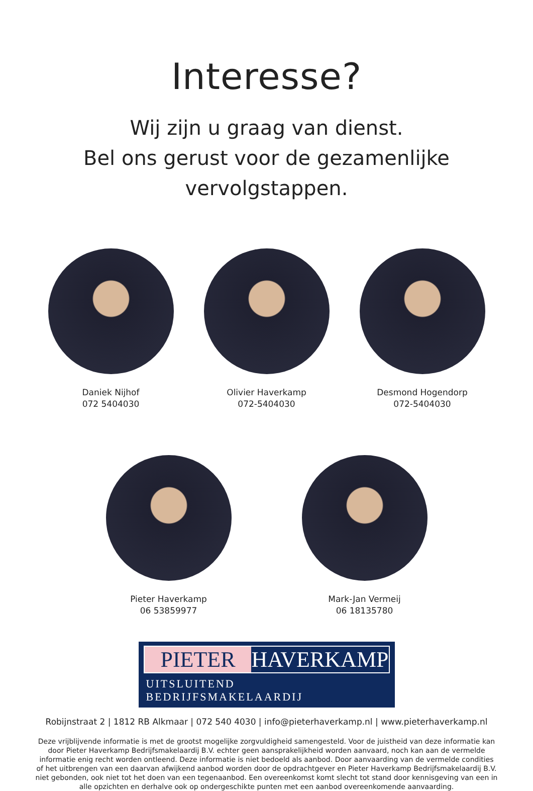Interesse?
Wij zijn u graag van dienst.
Bel ons gerust voor de gezamenlijke vervolgstappen.
Daniek Nijhof
072 5404030
Olivier Haverkamp
072-5404030
Desmond Hogendorp
072-5404030
Pieter Haverkamp
06 53859977
Mark-Jan Vermeij
06 18135780
PIETER HAVERKAMP
UITSLUITEND BEDRIJFSMAKELAARDIJ
Robijnstraat 2 | 1812 RB Alkmaar | 072 540 4030 | info@pieterhaverkamp.nl | www.pieterhaverkamp.nl
Deze vrijblijvende informatie is met de grootst mogelijke zorgvuldigheid samengesteld. Voor de juistheid van deze informatie kan door Pieter Haverkamp Bedrijfsmakelaardij B.V. echter geen aansprakelijkheid worden aanvaard, noch kan aan de vermelde informatie enig recht worden ontleend. Deze informatie is niet bedoeld als aanbod. Door aanvaarding van de vermelde condities of het uitbrengen van een daarvan afwijkend aanbod worden door de opdrachtgever en Pieter Haverkamp Bedrijfsmakelaardij B.V. niet gebonden, ook niet tot het doen van een tegenaanbod. Een overeenkomst komt slecht tot stand door kennisgeving van een in alle opzichten en derhalve ook op ondergeschikte punten met een aanbod overeenkomende aanvaarding.